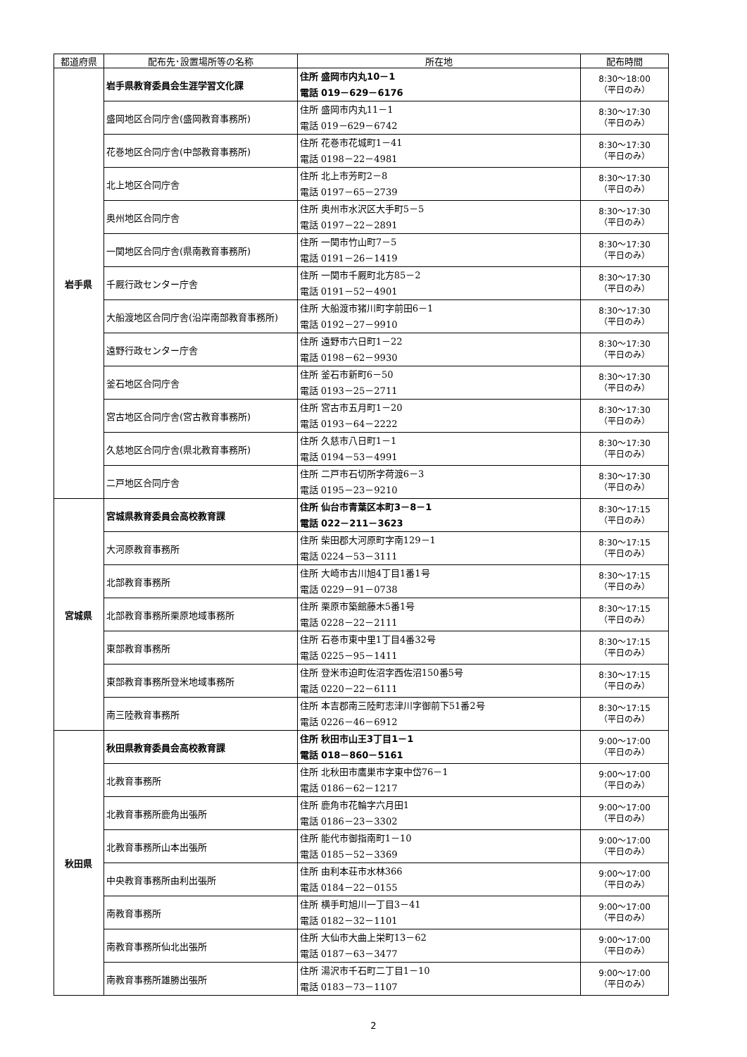| 都道府県 | 配布先･設置場所等の名称 | 所在地 | 配布時間 |
| --- | --- | --- | --- |
| 岩手県 | 岩手県教育委員会生涯学習文化課 | 住所 盛岡市内丸10－1 電話 019－629－6176 | 8:30～18:00 （平日のみ） |
| | 盛岡地区合同庁舎(盛岡教育事務所) | 住所 盛岡市内丸11－1 電話 019－629－6742 | 8:30～17:30 （平日のみ） |
| | 花巻地区合同庁舎(中部教育事務所) | 住所 花巻市花城町1－41 電話 0198－22－4981 | 8:30～17:30 （平日のみ） |
| | 北上地区合同庁舎 | 住所 北上市芳町2－8 電話 0197－65－2739 | 8:30～17:30 （平日のみ） |
| | 奥州地区合同庁舎 | 住所 奥州市水沢区大手町5－5 電話 0197－22－2891 | 8:30～17:30 （平日のみ） |
| | 一関地区合同庁舎(県南教育事務所) | 住所 一関市竹山町7－5 電話 0191－26－1419 | 8:30～17:30 （平日のみ） |
| | 千厩行政センター庁舎 | 住所 一関市千厩町北方85－2 電話 0191－52－4901 | 8:30～17:30 （平日のみ） |
| | 大船渡地区合同庁舎(沿岸南部教育事務所) | 住所 大船渡市猪川町字前田6－1 電話 0192－27－9910 | 8:30～17:30 （平日のみ） |
| | 遠野行政センター庁舎 | 住所 遠野市六日町1－22 電話 0198－62－9930 | 8:30～17:30 （平日のみ） |
| | 釜石地区合同庁舎 | 住所 釜石市新町6－50 電話 0193－25－2711 | 8:30～17:30 （平日のみ） |
| | 宮古地区合同庁舎(宮古教育事務所) | 住所 宮古市五月町1－20 電話 0193－64－2222 | 8:30～17:30 （平日のみ） |
| | 久慈地区合同庁舎(県北教育事務所) | 住所 久慈市八日町1－1 電話 0194－53－4991 | 8:30～17:30 （平日のみ） |
| | 二戸地区合同庁舎 | 住所 二戸市石切所字荷渡6－3 電話 0195－23－9210 | 8:30～17:30 （平日のみ） |
| 宮城県 | 宮城県教育委員会高校教育課 | 住所 仙台市青葉区本町3－8－1 電話 022－211－3623 | 8:30～17:15 （平日のみ） |
| | 大河原教育事務所 | 住所 柴田郡大河原町字南129－1 電話 0224－53－3111 | 8:30～17:15 （平日のみ） |
| | 北部教育事務所 | 住所 大崎市古川旭4丁目1番1号 電話 0229－91－0738 | 8:30～17:15 （平日のみ） |
| | 北部教育事務所栗原地域事務所 | 住所 栗原市築館藤木5番1号 電話 0228－22－2111 | 8:30～17:15 （平日のみ） |
| | 東部教育事務所 | 住所 石巻市東中里1丁目4番32号 電話 0225－95－1411 | 8:30～17:15 （平日のみ） |
| | 東部教育事務所登米地域事務所 | 住所 登米市迫町佐沼字西佐沼150番5号 電話 0220－22－6111 | 8:30～17:15 （平日のみ） |
| | 南三陸教育事務所 | 住所 本吉郡南三陸町志津川字御前下51番2号 電話 0226－46－6912 | 8:30～17:15 （平日のみ） |
| 秋田県 | 秋田県教育委員会高校教育課 | 住所 秋田市山王3丁目1－1 電話 018－860－5161 | 9:00～17:00 （平日のみ） |
| | 北教育事務所 | 住所 北秋田市鷹巣市字東中岱76－1 電話 0186－62－1217 | 9:00～17:00 （平日のみ） |
| | 北教育事務所鹿角出張所 | 住所 鹿角市花輪字六月田1 電話 0186－23－3302 | 9:00～17:00 （平日のみ） |
| | 北教育事務所山本出張所 | 住所 能代市御指南町1－10 電話 0185－52－3369 | 9:00～17:00 （平日のみ） |
| | 中央教育事務所由利出張所 | 住所 由利本荘市水林366 電話 0184－22－0155 | 9:00～17:00 （平日のみ） |
| | 南教育事務所 | 住所 横手町旭川一丁目3－41 電話 0182－32－1101 | 9:00～17:00 （平日のみ） |
| | 南教育事務所仙北出張所 | 住所 大仙市大曲上栄町13－62 電話 0187－63－3477 | 9:00～17:00 （平日のみ） |
| | 南教育事務所雄勝出張所 | 住所 湯沢市千石町二丁目1－10 電話 0183－73－1107 | 9:00～17:00 （平日のみ） |
2